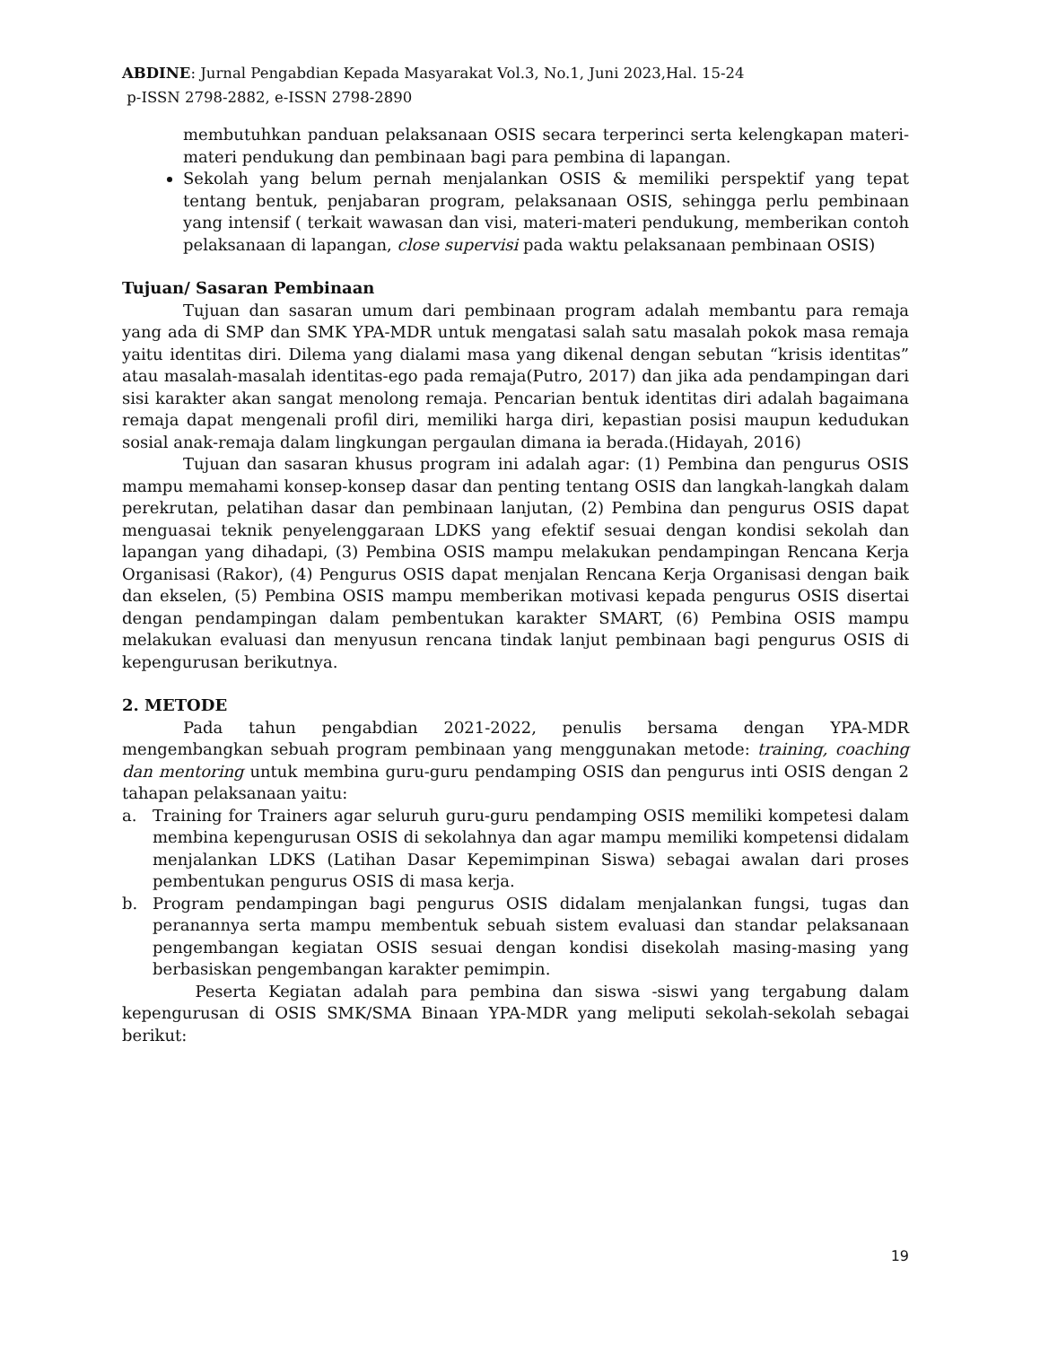ABDINE: Jurnal Pengabdian Kepada Masyarakat Vol.3, No.1, Juni 2023,Hal. 15-24
p-ISSN 2798-2882, e-ISSN 2798-2890
membutuhkan panduan pelaksanaan OSIS secara terperinci serta kelengkapan materi-materi pendukung dan pembinaan bagi para pembina di lapangan.
Sekolah yang belum pernah menjalankan OSIS & memiliki perspektif yang tepat tentang bentuk, penjabaran program, pelaksanaan OSIS, sehingga perlu pembinaan yang intensif ( terkait wawasan dan visi, materi-materi pendukung, memberikan contoh pelaksanaan di lapangan, close supervisi pada waktu pelaksanaan pembinaan OSIS)
Tujuan/ Sasaran Pembinaan
Tujuan dan sasaran umum dari pembinaan program adalah membantu para remaja yang ada di SMP dan SMK YPA-MDR untuk mengatasi salah satu masalah pokok masa remaja yaitu identitas diri. Dilema yang dialami masa yang dikenal dengan sebutan “krisis identitas” atau masalah-masalah identitas-ego pada remaja(Putro, 2017) dan jika ada pendampingan dari sisi karakter akan sangat menolong remaja. Pencarian bentuk identitas diri adalah bagaimana remaja dapat mengenali profil diri, memiliki harga diri, kepastian posisi maupun kedudukan sosial anak-remaja dalam lingkungan pergaulan dimana ia berada.(Hidayah, 2016)
Tujuan dan sasaran khusus program ini adalah agar: (1) Pembina dan pengurus OSIS mampu memahami konsep-konsep dasar dan penting tentang OSIS dan langkah-langkah dalam perekrutan, pelatihan dasar dan pembinaan lanjutan, (2) Pembina dan pengurus OSIS dapat menguasai teknik penyelenggaraan LDKS yang efektif sesuai dengan kondisi sekolah dan lapangan yang dihadapi, (3) Pembina OSIS mampu melakukan pendampingan Rencana Kerja Organisasi (Rakor), (4) Pengurus OSIS dapat menjalan Rencana Kerja Organisasi dengan baik dan ekselen, (5) Pembina OSIS mampu memberikan motivasi kepada pengurus OSIS disertai dengan pendampingan dalam pembentukan karakter SMART, (6) Pembina OSIS mampu melakukan evaluasi dan menyusun rencana tindak lanjut pembinaan bagi pengurus OSIS di kepengurusan berikutnya.
2. METODE
Pada tahun pengabdian 2021-2022, penulis bersama dengan YPA-MDR mengembangkan sebuah program pembinaan yang menggunakan metode: training, coaching dan mentoring untuk membina guru-guru pendamping OSIS dan pengurus inti OSIS dengan 2 tahapan pelaksanaan yaitu:
a. Training for Trainers agar seluruh guru-guru pendamping OSIS memiliki kompetesi dalam membina kepengurusan OSIS di sekolahnya dan agar mampu memiliki kompetensi didalam menjalankan LDKS (Latihan Dasar Kepemimpinan Siswa) sebagai awalan dari proses pembentukan pengurus OSIS di masa kerja.
b. Program pendampingan bagi pengurus OSIS didalam menjalankan fungsi, tugas dan peranannya serta mampu membentuk sebuah sistem evaluasi dan standar pelaksanaan pengembangan kegiatan OSIS sesuai dengan kondisi disekolah masing-masing yang berbasiskan pengembangan karakter pemimpin.
Peserta Kegiatan adalah para pembina dan siswa -siswi yang tergabung dalam kepengurusan di OSIS SMK/SMA Binaan YPA-MDR yang meliputi sekolah-sekolah sebagai berikut:
19